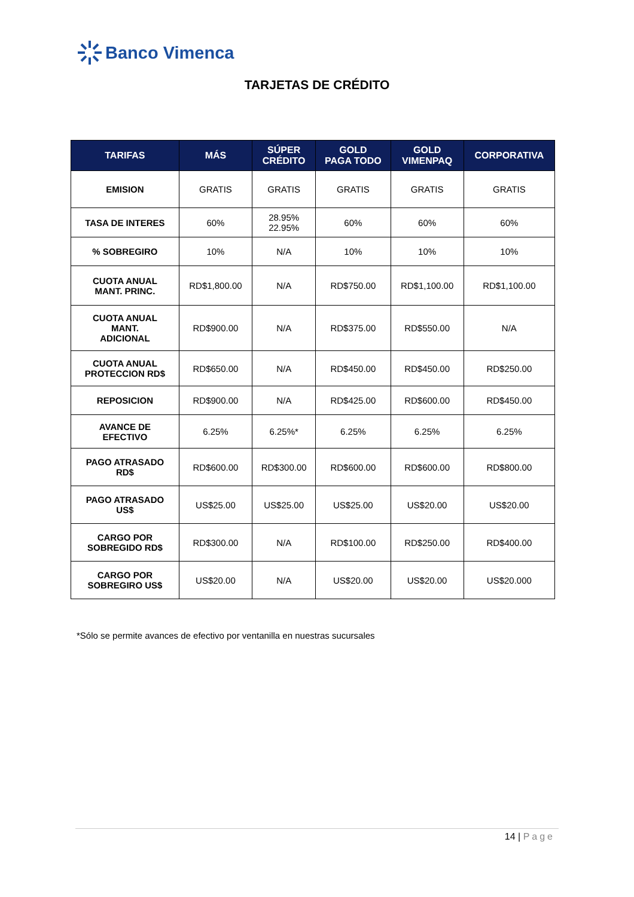Banco Vimenca
TARJETAS DE CRÉDITO
| TARIFAS | MÁS | SÚPER CRÉDITO | GOLD PAGA TODO | GOLD VIMENPAQ | CORPORATIVA |
| --- | --- | --- | --- | --- | --- |
| EMISION | GRATIS | GRATIS | GRATIS | GRATIS | GRATIS |
| TASA DE INTERES | 60% | 28.95% 22.95% | 60% | 60% | 60% |
| % SOBREGIRO | 10% | N/A | 10% | 10% | 10% |
| CUOTA ANUAL MANT. PRINC. | RD$1,800.00 | N/A | RD$750.00 | RD$1,100.00 | RD$1,100.00 |
| CUOTA ANUAL MANT. ADICIONAL | RD$900.00 | N/A | RD$375.00 | RD$550.00 | N/A |
| CUOTA ANUAL PROTECCION RD$ | RD$650.00 | N/A | RD$450.00 | RD$450.00 | RD$250.00 |
| REPOSICION | RD$900.00 | N/A | RD$425.00 | RD$600.00 | RD$450.00 |
| AVANCE DE EFECTIVO | 6.25% | 6.25%* | 6.25% | 6.25% | 6.25% |
| PAGO ATRASADO RD$ | RD$600.00 | RD$300.00 | RD$600.00 | RD$600.00 | RD$800.00 |
| PAGO ATRASADO US$ | US$25.00 | US$25.00 | US$25.00 | US$20.00 | US$20.00 |
| CARGO POR SOBREGIDO RD$ | RD$300.00 | N/A | RD$100.00 | RD$250.00 | RD$400.00 |
| CARGO POR SOBREGIRO US$ | US$20.00 | N/A | US$20.00 | US$20.00 | US$20.000 |
*Sólo se permite avances de efectivo por ventanilla en nuestras sucursales
14 | Page